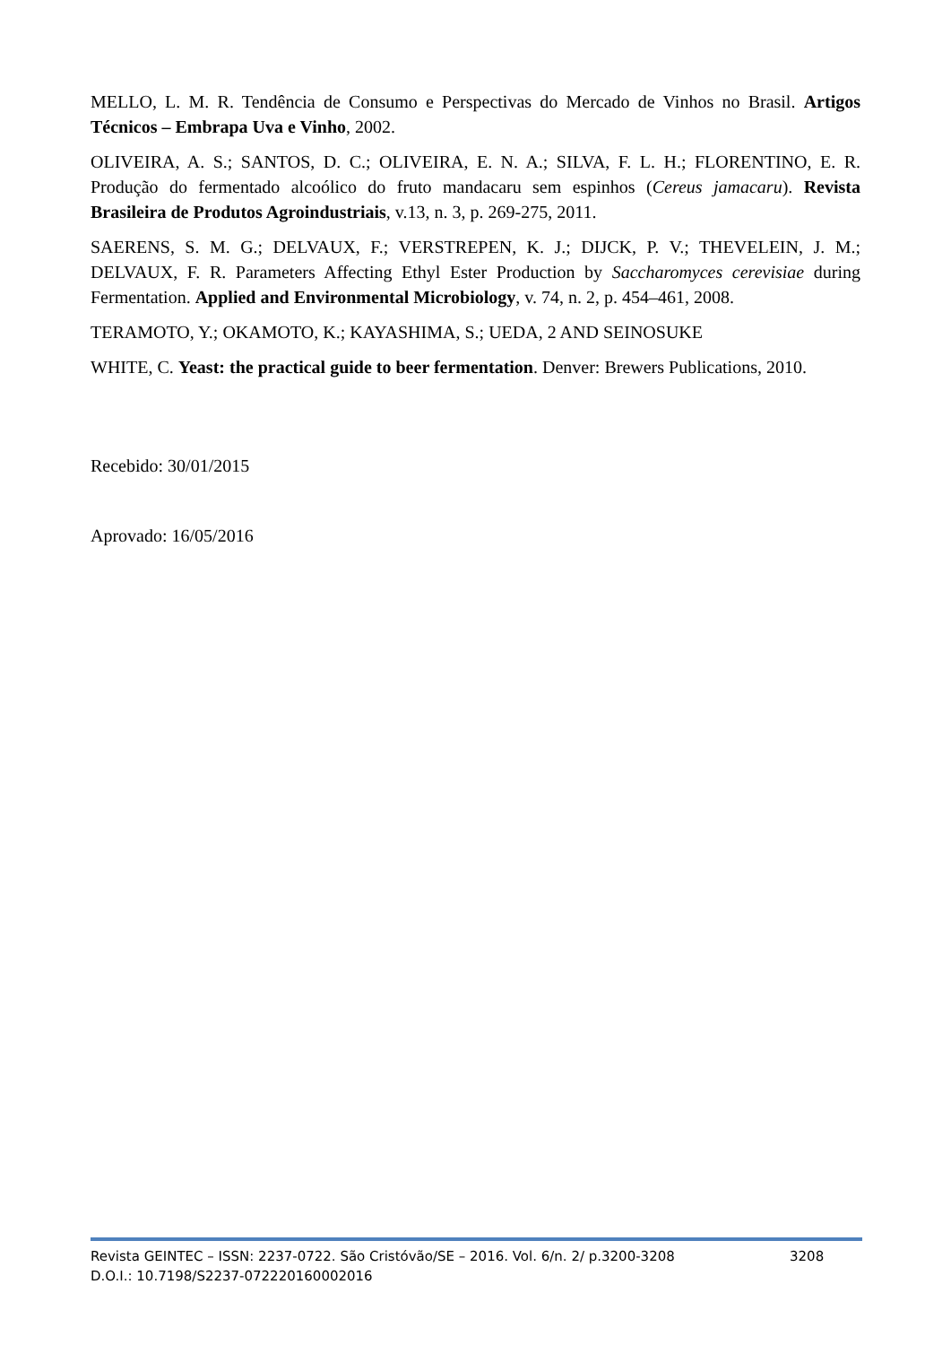MELLO, L. M. R. Tendência de Consumo e Perspectivas do Mercado de Vinhos no Brasil. Artigos Técnicos – Embrapa Uva e Vinho, 2002.
OLIVEIRA, A. S.; SANTOS, D. C.; OLIVEIRA, E. N. A.; SILVA, F. L. H.; FLORENTINO, E. R. Produção do fermentado alcoólico do fruto mandacaru sem espinhos (Cereus jamacaru). Revista Brasileira de Produtos Agroindustriais, v.13, n. 3, p. 269-275, 2011.
SAERENS, S. M. G.; DELVAUX, F.; VERSTREPEN, K. J.; DIJCK, P. V.; THEVELEIN, J. M.; DELVAUX, F. R. Parameters Affecting Ethyl Ester Production by Saccharomyces cerevisiae during Fermentation. Applied and Environmental Microbiology, v. 74, n. 2, p. 454–461, 2008.
TERAMOTO, Y.; OKAMOTO, K.; KAYASHIMA, S.; UEDA, 2 AND SEINOSUKE
WHITE, C. Yeast: the practical guide to beer fermentation. Denver: Brewers Publications, 2010.
Recebido: 30/01/2015
Aprovado: 16/05/2016
Revista GEINTEC – ISSN: 2237-0722. São Cristóvão/SE – 2016. Vol. 6/n. 2/ p.3200-3208 3208
D.O.I.: 10.7198/S2237-072220160002016